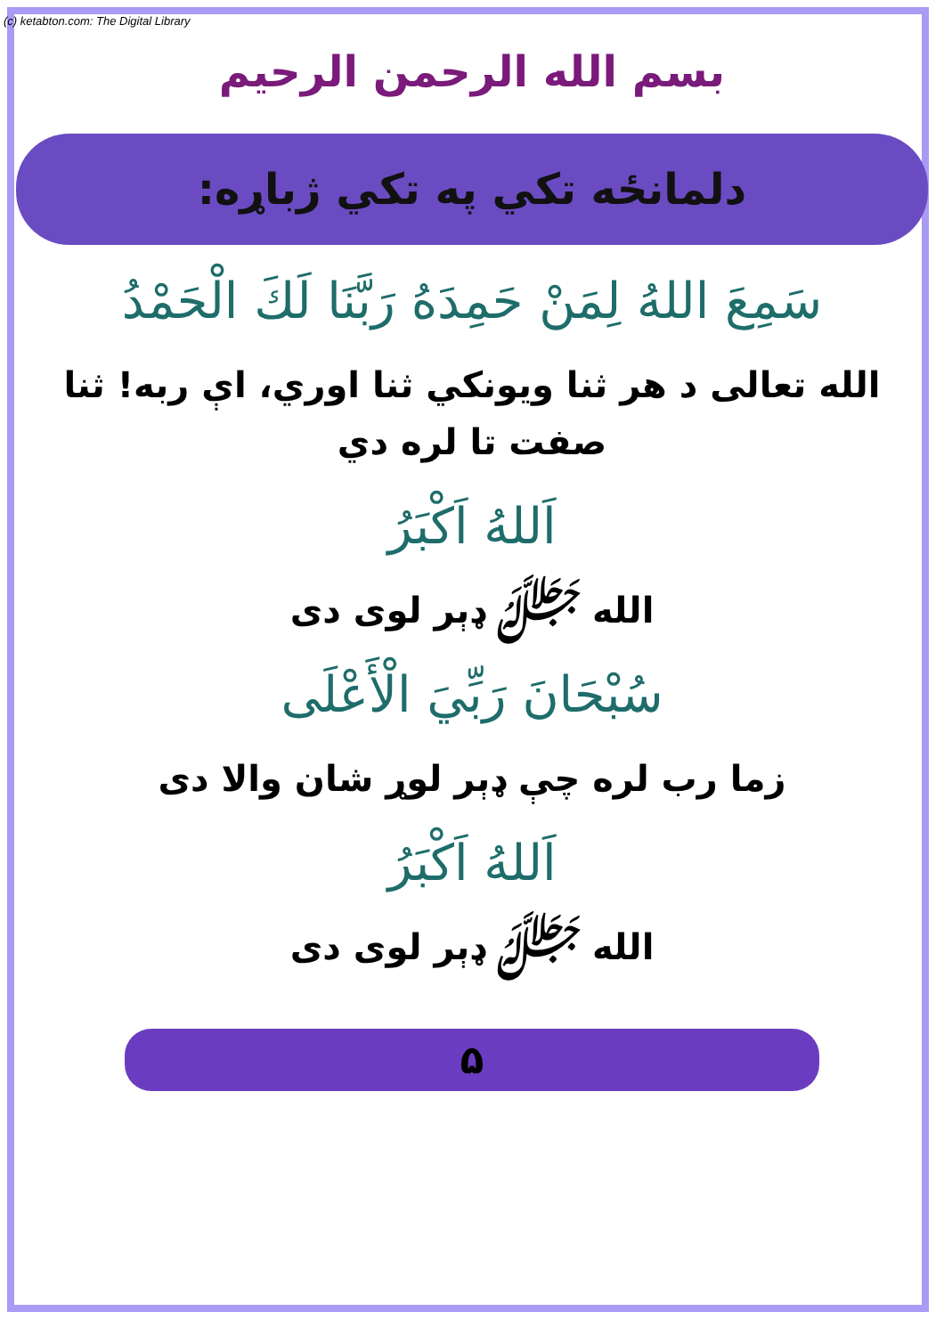(c) ketabton.com: The Digital Library
بسم الله الرحمن الرحيم
دلمانځه تکي په تکي ژباړه:
سَمِعَ اللهُ لِمَنْ حَمِدَهُ رَبَّنَا لَكَ الْحَمْدُ
الله تعالی د هر ثنا ويونکي ثنا اوري، اې ربه! ثنا صفت تا لره دي
اَللهُ اَكْبَرُ
الله ﷻ ډېر لوی دی
سُبْحَانَ رَبِّيَ الْأَعْلَى
زما رب لره چې ډېر لوړ شان والا دی
اَللهُ اَكْبَرُ
الله ﷻ ډېر لوی دی
۵